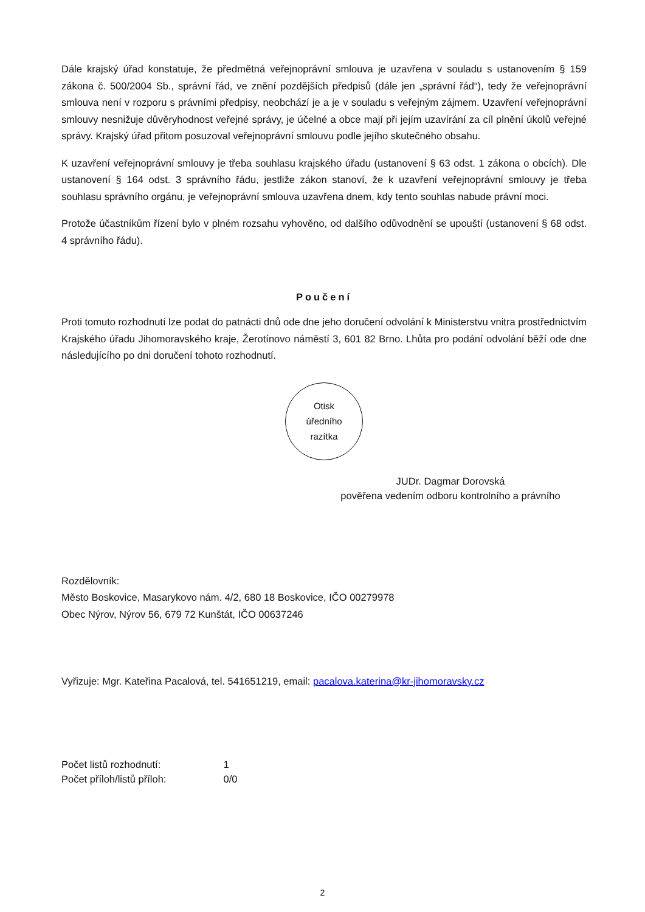Dále krajský úřad konstatuje, že předmětná veřejnoprávní smlouva je uzavřena v souladu s ustanovením § 159 zákona č. 500/2004 Sb., správní řád, ve znění pozdějších předpisů (dále jen „správní řád“), tedy že veřejnoprávní smlouva není v rozporu s právními předpisy, neobchází je a je v souladu s veřejným zájmem. Uzavření veřejnoprávní smlouvy nesnižuje důvěryhodnost veřejné správy, je účelné a obce mají při jejím uzavírání za cíl plnění úkolů veřejné správy. Krajský úřad přitom posuzoval veřejnoprávní smlouvu podle jejího skutečného obsahu.
K uzavření veřejnoprávní smlouvy je třeba souhlasu krajského úřadu (ustanovení § 63 odst. 1 zákona o obcích). Dle ustanovení § 164 odst. 3 správního řádu, jestliže zákon stanoví, že k uzavření veřejnoprávní smlouvy je třeba souhlasu správního orgánu, je veřejnoprávní smlouva uzavřena dnem, kdy tento souhlas nabude právní moci.
Protože účastníkům řízení bylo v plném rozsahu vyhověno, od dalšího odůvodnění se upouští (ustanovení § 68 odst. 4 správního řádu).
Poučení
Proti tomuto rozhodnutí lze podat do patnácti dnů ode dne jeho doručení odvolání k Ministerstvu vnitra prostřednictvím Krajského úřadu Jihomoravského kraje, Žerotínovo náměstí 3, 601 82 Brno. Lhůta pro podání odvolání běží ode dne následujícího po dni doručení tohoto rozhodnutí.
Otisk
úředního
razítka
JUDr. Dagmar Dorovská
pověřena vedením odboru kontrolního a právního
Rozdělovník:
Město Boskovice, Masarykovo nám. 4/2, 680 18 Boskovice, IČO 00279978
Obec Nýrov, Nýrov 56, 679 72 Kunštát, IČO 00637246
Vyřizuje: Mgr. Kateřina Pacalová, tel. 541651219, email: pacalova.katerina@kr-jihomoravsky.cz
Počet listů rozhodnutí: 1
Počet příloh/listů příloh: 0/0
2